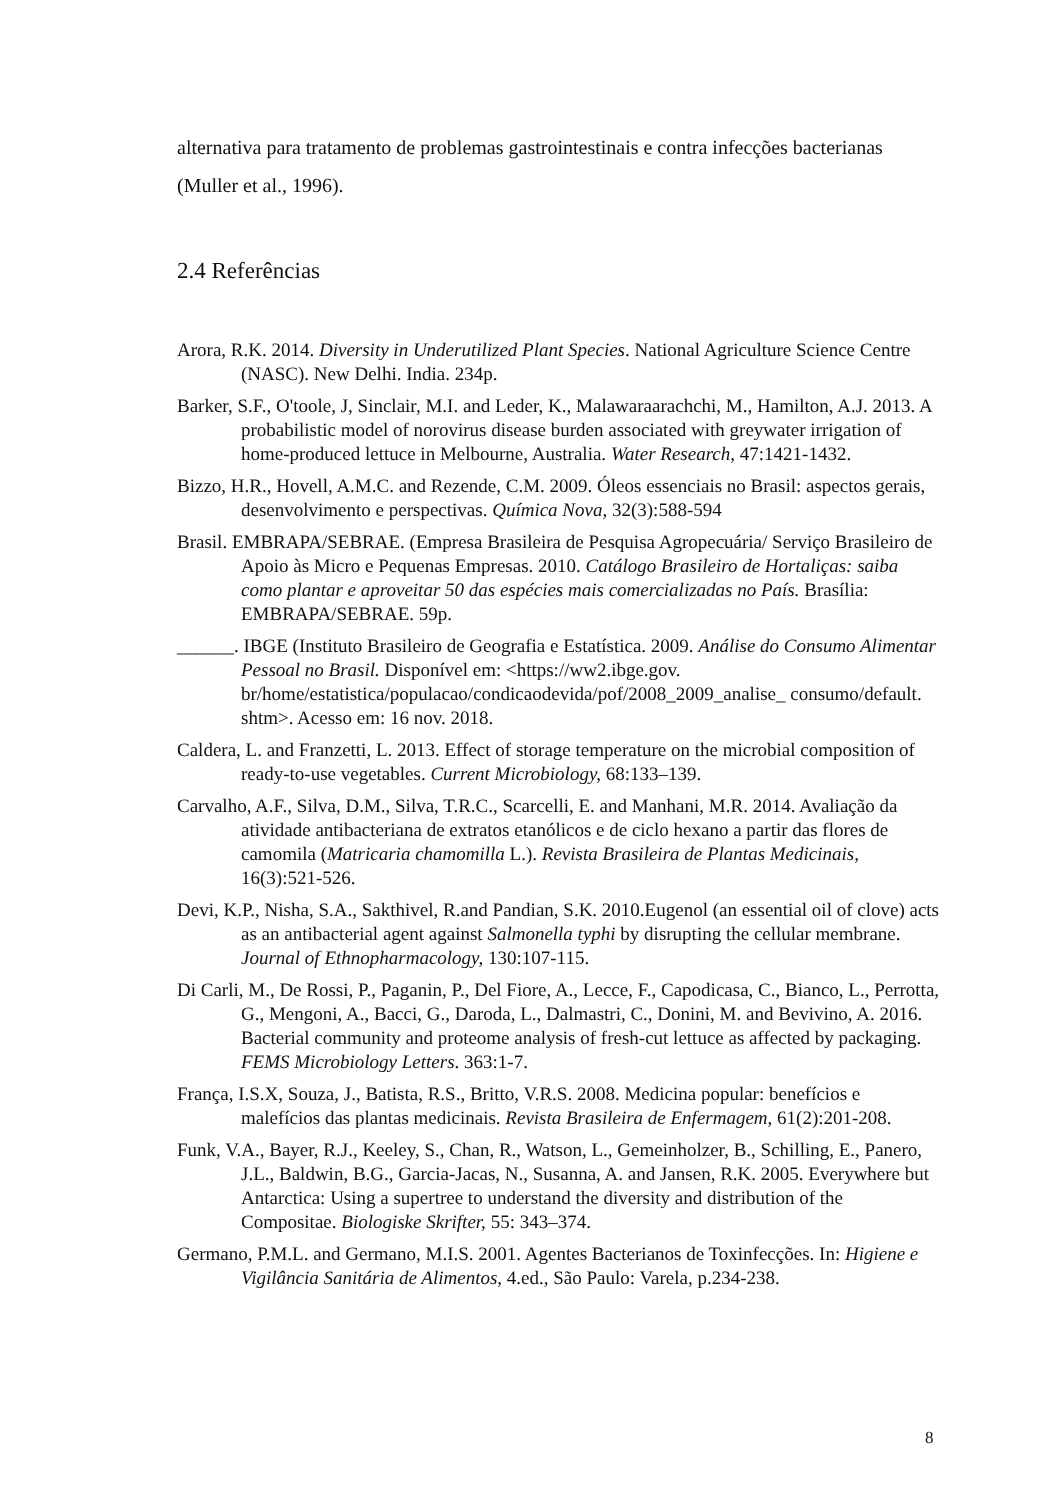alternativa para tratamento de problemas gastrointestinais e contra infecções bacterianas (Muller et al., 1996).
2.4 Referências
Arora, R.K. 2014. Diversity in Underutilized Plant Species. National Agriculture Science Centre (NASC). New Delhi. India. 234p.
Barker, S.F., O'toole, J, Sinclair, M.I. and Leder, K., Malawaraarachchi, M., Hamilton, A.J. 2013. A probabilistic model of norovirus disease burden associated with greywater irrigation of home-produced lettuce in Melbourne, Australia. Water Research, 47:1421-1432.
Bizzo, H.R., Hovell, A.M.C. and Rezende, C.M. 2009. Óleos essenciais no Brasil: aspectos gerais, desenvolvimento e perspectivas. Química Nova, 32(3):588-594
Brasil. EMBRAPA/SEBRAE. (Empresa Brasileira de Pesquisa Agropecuária/ Serviço Brasileiro de Apoio às Micro e Pequenas Empresas. 2010. Catálogo Brasileiro de Hortaliças: saiba como plantar e aproveitar 50 das espécies mais comercializadas no País. Brasília: EMBRAPA/SEBRAE. 59p.
______. IBGE (Instituto Brasileiro de Geografia e Estatística. 2009. Análise do Consumo Alimentar Pessoal no Brasil. Disponível em: <https://ww2.ibge.gov. br/home/estatistica/populacao/condicaodevida/pof/2008_2009_analise_ consumo/default. shtm>. Acesso em: 16 nov. 2018.
Caldera, L. and Franzetti, L. 2013. Effect of storage temperature on the microbial composition of ready-to-use vegetables. Current Microbiology, 68:133–139.
Carvalho, A.F., Silva, D.M., Silva, T.R.C., Scarcelli, E. and Manhani, M.R. 2014. Avaliação da atividade antibacteriana de extratos etanólicos e de ciclo hexano a partir das flores de camomila (Matricaria chamomilla L.). Revista Brasileira de Plantas Medicinais, 16(3):521-526.
Devi, K.P., Nisha, S.A., Sakthivel, R.and Pandian, S.K. 2010.Eugenol (an essential oil of clove) acts as an antibacterial agent against Salmonella typhi by disrupting the cellular membrane. Journal of Ethnopharmacology, 130:107-115.
Di Carli, M., De Rossi, P., Paganin, P., Del Fiore, A., Lecce, F., Capodicasa, C., Bianco, L., Perrotta, G., Mengoni, A., Bacci, G., Daroda, L., Dalmastri, C., Donini, M. and Bevivino, A. 2016. Bacterial community and proteome analysis of fresh-cut lettuce as affected by packaging. FEMS Microbiology Letters. 363:1-7.
França, I.S.X, Souza, J., Batista, R.S., Britto, V.R.S. 2008. Medicina popular: benefícios e malefícios das plantas medicinais. Revista Brasileira de Enfermagem, 61(2):201-208.
Funk, V.A., Bayer, R.J., Keeley, S., Chan, R., Watson, L., Gemeinholzer, B., Schilling, E., Panero, J.L., Baldwin, B.G., Garcia-Jacas, N., Susanna, A. and Jansen, R.K. 2005. Everywhere but Antarctica: Using a supertree to understand the diversity and distribution of the Compositae. Biologiske Skrifter, 55: 343–374.
Germano, P.M.L. and Germano, M.I.S. 2001. Agentes Bacterianos de Toxinfecções. In: Higiene e Vigilância Sanitária de Alimentos, 4.ed., São Paulo: Varela, p.234-238.
8